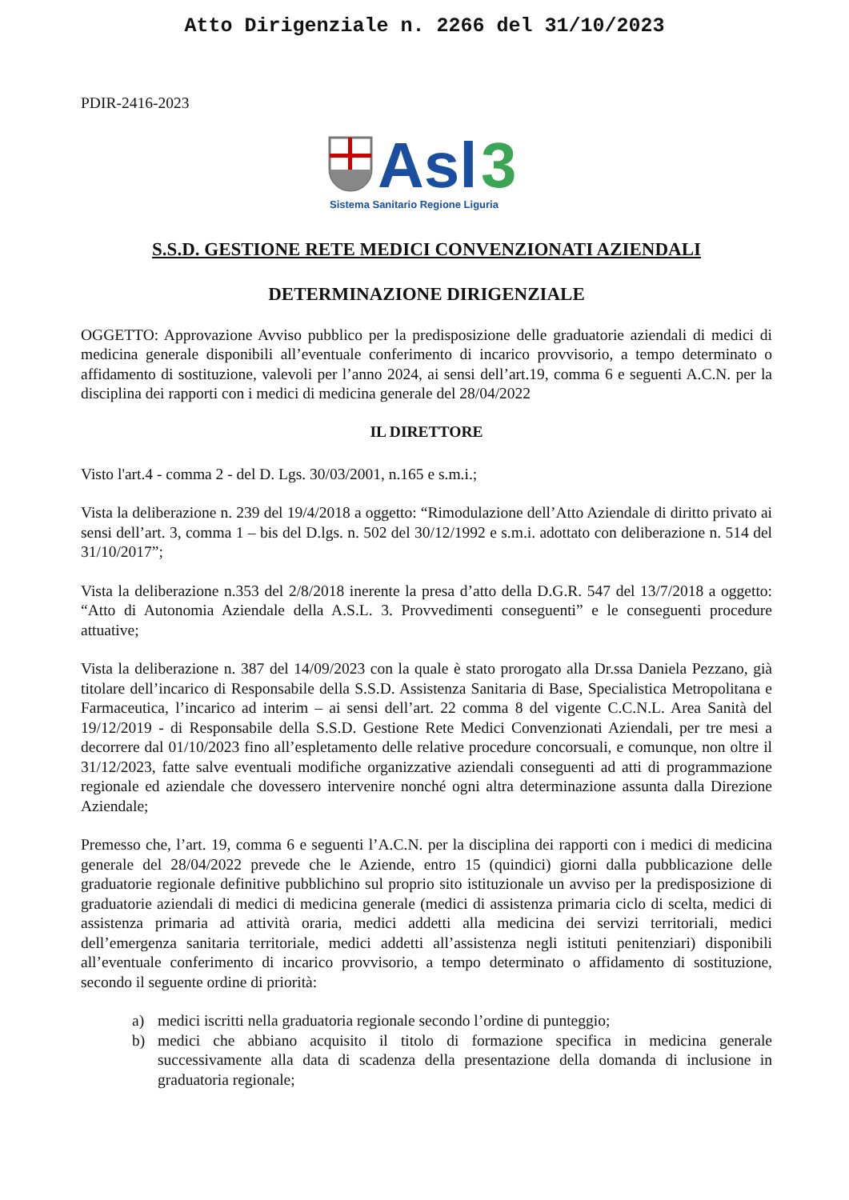Atto Dirigenziale n. 2266 del 31/10/2023
PDIR-2416-2023
Asl
3
Sistema Sanitario Regione Liguria
S.S.D. GESTIONE RETE MEDICI CONVENZIONATI AZIENDALI
DETERMINAZIONE DIRIGENZIALE
OGGETTO: Approvazione Avviso pubblico per la predisposizione delle graduatorie aziendali di medici di medicina generale disponibili all’eventuale conferimento di incarico provvisorio, a tempo determinato o affidamento di sostituzione, valevoli per l’anno 2024, ai sensi dell’art.19, comma 6 e seguenti A.C.N. per la disciplina dei rapporti con i medici di medicina generale del 28/04/2022
IL DIRETTORE
Visto l'art.4 - comma 2 - del D. Lgs. 30/03/2001, n.165 e s.m.i.;
Vista la deliberazione n. 239 del 19/4/2018 a oggetto: “Rimodulazione dell’Atto Aziendale di diritto privato ai sensi dell’art. 3, comma 1 – bis del D.lgs. n. 502 del 30/12/1992 e s.m.i. adottato con deliberazione n. 514 del 31/10/2017”;
Vista la deliberazione n.353 del 2/8/2018 inerente la presa d’atto della D.G.R. 547 del 13/7/2018 a oggetto: “Atto di Autonomia Aziendale della A.S.L. 3. Provvedimenti conseguenti” e le conseguenti procedure attuative;
Vista la deliberazione n. 387 del 14/09/2023 con la quale è stato prorogato alla Dr.ssa Daniela Pezzano, già titolare dell’incarico di Responsabile della S.S.D. Assistenza Sanitaria di Base, Specialistica Metropolitana e Farmaceutica, l’incarico ad interim – ai sensi dell’art. 22 comma 8 del vigente C.C.N.L. Area Sanità del 19/12/2019 - di Responsabile della S.S.D. Gestione Rete Medici Convenzionati Aziendali, per tre mesi a decorrere dal 01/10/2023 fino all’espletamento delle relative procedure concorsuali, e comunque, non oltre il 31/12/2023, fatte salve eventuali modifiche organizzative aziendali conseguenti ad atti di programmazione regionale ed aziendale che dovessero intervenire nonché ogni altra determinazione assunta dalla Direzione Aziendale;
Premesso che, l’art. 19, comma 6 e seguenti l’A.C.N. per la disciplina dei rapporti con i medici di medicina generale del 28/04/2022 prevede che le Aziende, entro 15 (quindici) giorni dalla pubblicazione delle graduatorie regionale definitive pubblichino sul proprio sito istituzionale un avviso per la predisposizione di graduatorie aziendali di medici di medicina generale (medici di assistenza primaria ciclo di scelta, medici di assistenza primaria ad attività oraria, medici addetti alla medicina dei servizi territoriali, medici dell’emergenza sanitaria territoriale, medici addetti all’assistenza negli istituti penitenziari) disponibili all’eventuale conferimento di incarico provvisorio, a tempo determinato o affidamento di sostituzione, secondo il seguente ordine di priorità:
a) medici iscritti nella graduatoria regionale secondo l’ordine di punteggio;
b) medici che abbiano acquisito il titolo di formazione specifica in medicina generale successivamente alla data di scadenza della presentazione della domanda di inclusione in graduatoria regionale;